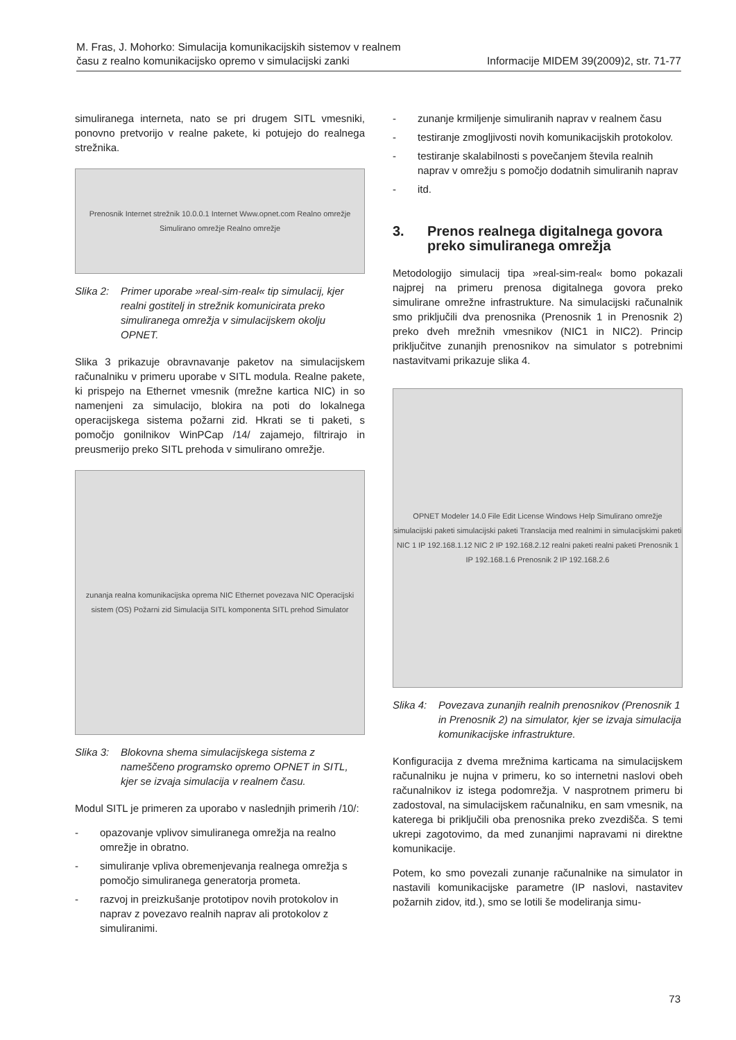M. Fras, J. Mohorko: Simulacija komunikacijskih sistemov v realnem
času z realno komunikacijsko opremo v simulacijski zanki
Informacije MIDEM 39(2009)2, str. 71-77
simuliranega interneta, nato se pri drugem SITL vmesniki, ponovno pretvorijo v realne pakete, ki potujejo do realnega strežnika.
Prenosnik Internet strežnik 10.0.0.1 Internet Www.opnet.com Realno omrežje Simulirano omrežje Realno omrežje
Slika 2: Primer uporabe »real-sim-real« tip simulacij, kjer realni gostitelj in strežnik komunicirata preko simuliranega omrežja v simulacijskem okolju OPNET.
Slika 3 prikazuje obravnavanje paketov na simulacijskem računalniku v primeru uporabe v SITL modula. Realne pakete, ki prispejo na Ethernet vmesnik (mrežne kartica NIC) in so namenjeni za simulacijo, blokira na poti do lokalnega operacijskega sistema požarni zid. Hkrati se ti paketi, s pomočjo gonilnikov WinPCap /14/ zajamejo, filtrirajo in preusmerijo preko SITL prehoda v simulirano omrežje.
zunanja realna komunikacijska oprema NIC Ethernet povezava NIC Operacijski sistem (OS) Požarni zid Simulacija SITL komponenta SITL prehod Simulator
Slika 3: Blokovna shema simulacijskega sistema z nameščeno programsko opremo OPNET in SITL, kjer se izvaja simulacija v realnem času.
Modul SITL je primeren za uporabo v naslednjih primerih /10/:
- opazovanje vplivov simuliranega omrežja na realno omrežje in obratno.
- simuliranje vpliva obremenjevanja realnega omrežja s pomočjo simuliranega generatorja prometa.
- razvoj in preizkušanje prototipov novih protokolov in naprav z povezavo realnih naprav ali protokolov z simuliranimi.
- zunanje krmiljenje simuliranih naprav v realnem času
- testiranje zmogljivosti novih komunikacijskih protokolov.
- testiranje skalabilnosti s povečanjem števila realnih naprav v omrežju s pomočjo dodatnih simuliranih naprav
- itd.
3. Prenos realnega digitalnega govora preko simuliranega omrežja
Metodologijo simulacij tipa »real-sim-real« bomo pokazali najprej na primeru prenosa digitalnega govora preko simulirane omrežne infrastrukture. Na simulacijski računalnik smo priključili dva prenosnika (Prenosnik 1 in Prenosnik 2) preko dveh mrežnih vmesnikov (NIC1 in NIC2). Princip priključitve zunanjih prenosnikov na simulator s potrebnimi nastavitvami prikazuje slika 4.
OPNET Modeler 14.0 File Edit License Windows Help Simulirano omrežje simulacijski paketi simulacijski paketi Translacija med realnimi in simulacijskimi paketi NIC 1 IP 192.168.1.12 NIC 2 IP 192.168.2.12 realni paketi realni paketi Prenosnik 1 IP 192.168.1.6 Prenosnik 2 IP 192.168.2.6
Slika 4: Povezava zunanjih realnih prenosnikov (Prenosnik 1 in Prenosnik 2) na simulator, kjer se izvaja simulacija komunikacijske infrastrukture.
Konfiguracija z dvema mrežnima karticama na simulacijskem računalniku je nujna v primeru, ko so internetni naslovi obeh računalnikov iz istega podomrežja. V nasprotnem primeru bi zadostoval, na simulacijskem računalniku, en sam vmesnik, na katerega bi priključili oba prenosnika preko zvezdišča. S temi ukrepi zagotovimo, da med zunanjimi napravami ni direktne komunikacije.
Potem, ko smo povezali zunanje računalnike na simulator in nastavili komunikacijske parametre (IP naslovi, nastavitev požarnih zidov, itd.), smo se lotili še modeliranja simu-
73